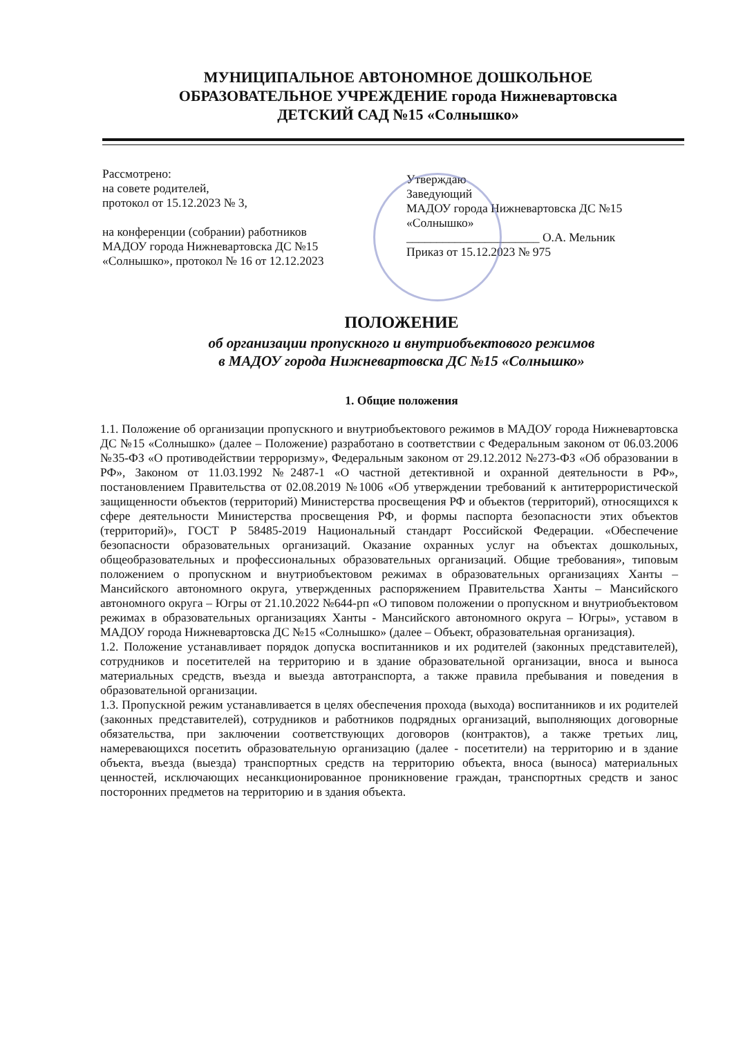МУНИЦИПАЛЬНОЕ АВТОНОМНОЕ ДОШКОЛЬНОЕ
ОБРАЗОВАТЕЛЬНОЕ УЧРЕЖДЕНИЕ города Нижневартовска
ДЕТСКИЙ САД №15 «Солнышко»
Рассмотрено:
на совете родителей,
протокол от 15.12.2023 № 3,
на конференции (собрании) работников
МАДОУ города Нижневартовска ДС №15
«Солнышко», протокол № 16 от 12.12.2023
Утверждаю
Заведующий
МАДОУ города Нижневартовска ДС №15
«Солнышко»
______________________ О.А. Мельник
Приказ от 15.12.2023 № 975
ПОЛОЖЕНИЕ
об организации пропускного и внутриобъектового режимов
в МАДОУ города Нижневартовска ДС №15 «Солнышко»
1. Общие положения
1.1. Положение об организации пропускного и внутриобъектового режимов в МАДОУ города Нижневартовска ДС №15 «Солнышко» (далее – Положение) разработано в соответствии с Федеральным законом от 06.03.2006 №35-ФЗ «О противодействии терроризму», Федеральным законом от 29.12.2012 №273-ФЗ «Об образовании в РФ», Законом от 11.03.1992 №2487-1 «О частной детективной и охранной деятельности в РФ», постановлением Правительства от 02.08.2019 №1006 «Об утверждении требований к антитеррористической защищенности объектов (территорий) Министерства просвещения РФ и объектов (территорий), относящихся к сфере деятельности Министерства просвещения РФ, и формы паспорта безопасности этих объектов (территорий)», ГОСТ Р 58485-2019 Национальный стандарт Российской Федерации. «Обеспечение безопасности образовательных организаций. Оказание охранных услуг на объектах дошкольных, общеобразовательных и профессиональных образовательных организаций. Общие требования», типовым положением о пропускном и внутриобъектовом режимах в образовательных организациях Ханты – Мансийского автономного округа, утвержденных распоряжением Правительства Ханты – Мансийского автономного округа – Югры от 21.10.2022 №644-рп «О типовом положении о пропускном и внутриобъектовом режимах в образовательных организациях Ханты - Мансийского автономного округа – Югры», уставом в МАДОУ города Нижневартовска ДС №15 «Солнышко» (далее – Объект, образовательная организация).
1.2. Положение устанавливает порядок допуска воспитанников и их родителей (законных представителей), сотрудников и посетителей на территорию и в здание образовательной организации, вноса и выноса материальных средств, въезда и выезда автотранспорта, а также правила пребывания и поведения в образовательной организации.
1.3. Пропускной режим устанавливается в целях обеспечения прохода (выхода) воспитанников и их родителей (законных представителей), сотрудников и работников подрядных организаций, выполняющих договорные обязательства, при заключении соответствующих договоров (контрактов), а также третьих лиц, намеревающихся посетить образовательную организацию (далее - посетители) на территорию и в здание объекта, въезда (выезда) транспортных средств на территорию объекта, вноса (выноса) материальных ценностей, исключающих несанкционированное проникновение граждан, транспортных средств и занос посторонних предметов на территорию и в здания объекта.